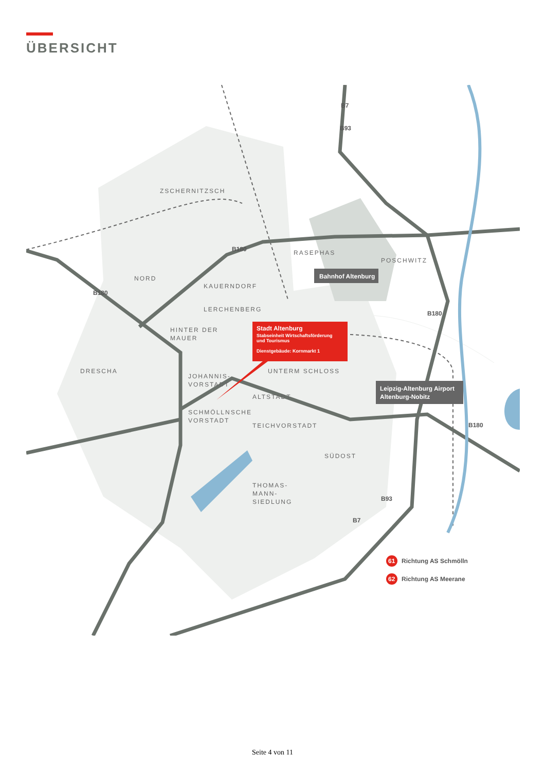ÜBERSICHT
ZSCHERNITZSCH
RASEPHAS
POSCHWITZ
NORD
KAUERNDORF
LERCHENBERG
HINTER DER
MAUER
DRESCHA
JOHANNIS-
VORSTADT
UNTERM SCHLOSS
ALTSTADT
SCHMÖLLNSCHE
VORSTADT
TEICHVORSTADT
SÜDOST
THOMAS-
MANN-
SIEDLUNG
B7
B93
B180
B180
B180
B180
B93
B7
Bahnhof Altenburg
Stadt Altenburg
Stabseinheit Wirtschaftsförderung
und Tourismus
Dienstgebäude: Kornmarkt 1
Leipzig-Altenburg Airport
Altenburg-Nobitz
61
Richtung AS Schmölln
62
Richtung AS Meerane
Seite 4 von 11